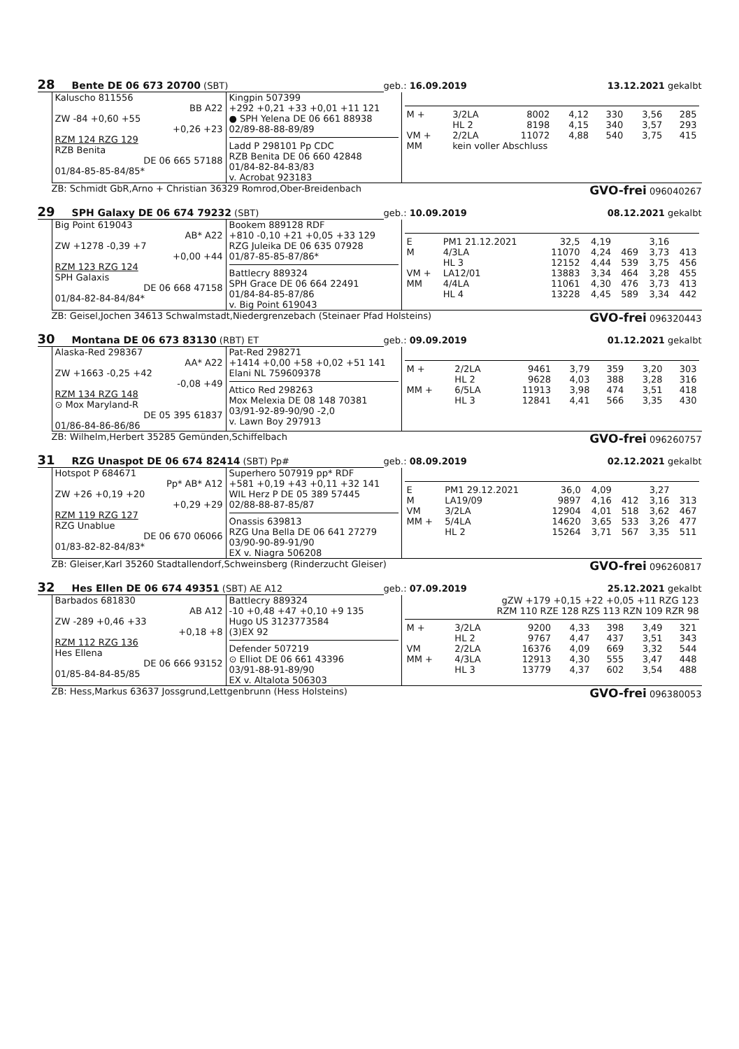28 Bente DE 06 673 20700 (SBT) geb.: 16.09.2019 13.12.2021 gekalbt
Kaluscho 811556
BB A22
ZW -84 +0,60 +55
+0,26 +23
RZM 124 RZG 129
RZB Benita
DE 06 665 57188
01/84-85-85-84/85*
Kingpin 507399
+292 +0,21 +33 +0,01 +11 121
● SPH Yelena DE 06 661 88938
02/89-88-88-89/89
Ladd P 298101 Pp CDC
RZB Benita DE 06 660 42848
01/84-82-84-83/83
v. Acrobat 923183
| M + | 3/2LA | 8002 | 4,12 | 330 | 3,56 | 285 |
| | HL 2 | 8198 | 4,15 | 340 | 3,57 | 293 |
| VM + | 2/2LA | 11072 | 4,88 | 540 | 3,75 | 415 |
| MM | kein voller Abschluss | | | | | |
ZB: Schmidt GbR,Arno + Christian 36329 Romrod,Ober-Breidenbach GVO-frei 096040267
29 SPH Galaxy DE 06 674 79232 (SBT) geb.: 10.09.2019 08.12.2021 gekalbt
Big Point 619043
AB* A22
ZW +1278 -0,39 +7
+0,00 +44
RZM 123 RZG 124
SPH Galaxis
DE 06 668 47158
01/84-82-84-84/84*
Bookem 889128 RDF
+810 -0,10 +21 +0,05 +33 129
RZG Juleika DE 06 635 07928
01/87-85-85-87/86*
Battlecry 889324
SPH Grace DE 06 664 22491
01/84-84-85-87/86
v. Big Point 619043
| E | PM1 21.12.2021 | 32,5 | 4,19 | | 3,16 | |
| M | 4/3LA | 11070 | 4,24 | 469 | 3,73 | 413 |
| | HL 3 | 12152 | 4,44 | 539 | 3,75 | 456 |
| VM + | LA12/01 | 13883 | 3,34 | 464 | 3,28 | 455 |
| MM | 4/4LA | 11061 | 4,30 | 476 | 3,73 | 413 |
| | HL 4 | 13228 | 4,45 | 589 | 3,34 | 442 |
ZB: Geisel,Jochen 34613 Schwalmstadt,Niedergrenzebach (Steinaer Pfad Holsteins) GVO-frei 096320443
30 Montana DE 06 673 83130 (RBT) ET geb.: 09.09.2019 01.12.2021 gekalbt
Alaska-Red 298367
AA* A22
ZW +1663 -0,25 +42
-0,08 +49
RZM 134 RZG 148
⊙ Mox Maryland-R
DE 05 395 61837
01/86-84-86-86/86
Pat-Red 298271
+1414 +0,00 +58 +0,02 +51 141
Elani NL 759609378
Attico Red 298263
Mox Melexia DE 08 148 70381
03/91-92-89-90/90 -2,0
v. Lawn Boy 297913
| M + | 2/2LA | 9461 | 3,79 | 359 | 3,20 | 303 |
| | HL 2 | 9628 | 4,03 | 388 | 3,28 | 316 |
| MM + | 6/5LA | 11913 | 3,98 | 474 | 3,51 | 418 |
| | HL 3 | 12841 | 4,41 | 566 | 3,35 | 430 |
ZB: Wilhelm,Herbert 35285 Gemünden,Schiffelbach GVO-frei 096260757
31 RZG Unaspot DE 06 674 82414 (SBT) Pp# geb.: 08.09.2019 02.12.2021 gekalbt
Hotspot P 684671
Pp* AB* A12
ZW +26 +0,19 +20
+0,29 +29
RZM 119 RZG 127
RZG Unablue
DE 06 670 06066
01/83-82-82-84/83*
Superhero 507919 pp* RDF
+581 +0,19 +43 +0,11 +32 141
WIL Herz P DE 05 389 57445
02/88-88-87-85/87
Onassis 639813
RZG Una Bella DE 06 641 27279
03/90-90-89-91/90
EX v. Niagra 506208
| E | PM1 29.12.2021 | 36,0 | 4,09 | | 3,27 | |
| M | LA19/09 | 9897 | 4,16 | 412 | 3,16 | 313 |
| VM | 3/2LA | 12904 | 4,01 | 518 | 3,62 | 467 |
| MM + | 5/4LA | 14620 | 3,65 | 533 | 3,26 | 477 |
| | HL 2 | 15264 | 3,71 | 567 | 3,35 | 511 |
ZB: Gleiser,Karl 35260 Stadtallendorf,Schweinsberg (Rinderzucht Gleiser) GVO-frei 096260817
32 Hes Ellen DE 06 674 49351 (SBT) AE A12 geb.: 07.09.2019 25.12.2021 gekalbt
Barbados 681830
AB A12
ZW -289 +0,46 +33
+0,18 +8
RZM 112 RZG 136
Hes Ellena
DE 06 666 93152
01/85-84-84-85/85
Battlecry 889324
-10 +0,48 +47 +0,10 +9 135
Hugo US 3123773584
(3)EX 92
Defender 507219
⊙ Elliot DE 06 661 43396
03/91-88-91-89/90
EX v. Altalota 506303
gZW +179 +0,15 +22 +0,05 +11 RZG 123
RZM 110 RZE 128 RZS 113 RZN 109 RZR 98
| M + | 3/2LA | 9200 | 4,33 | 398 | 3,49 | 321 |
| | HL 2 | 9767 | 4,47 | 437 | 3,51 | 343 |
| VM | 2/2LA | 16376 | 4,09 | 669 | 3,32 | 544 |
| MM + | 4/3LA | 12913 | 4,30 | 555 | 3,47 | 448 |
| | HL 3 | 13779 | 4,37 | 602 | 3,54 | 488 |
ZB: Hess,Markus 63637 Jossgrund,Lettgenbrunn (Hess Holsteins) GVO-frei 096380053